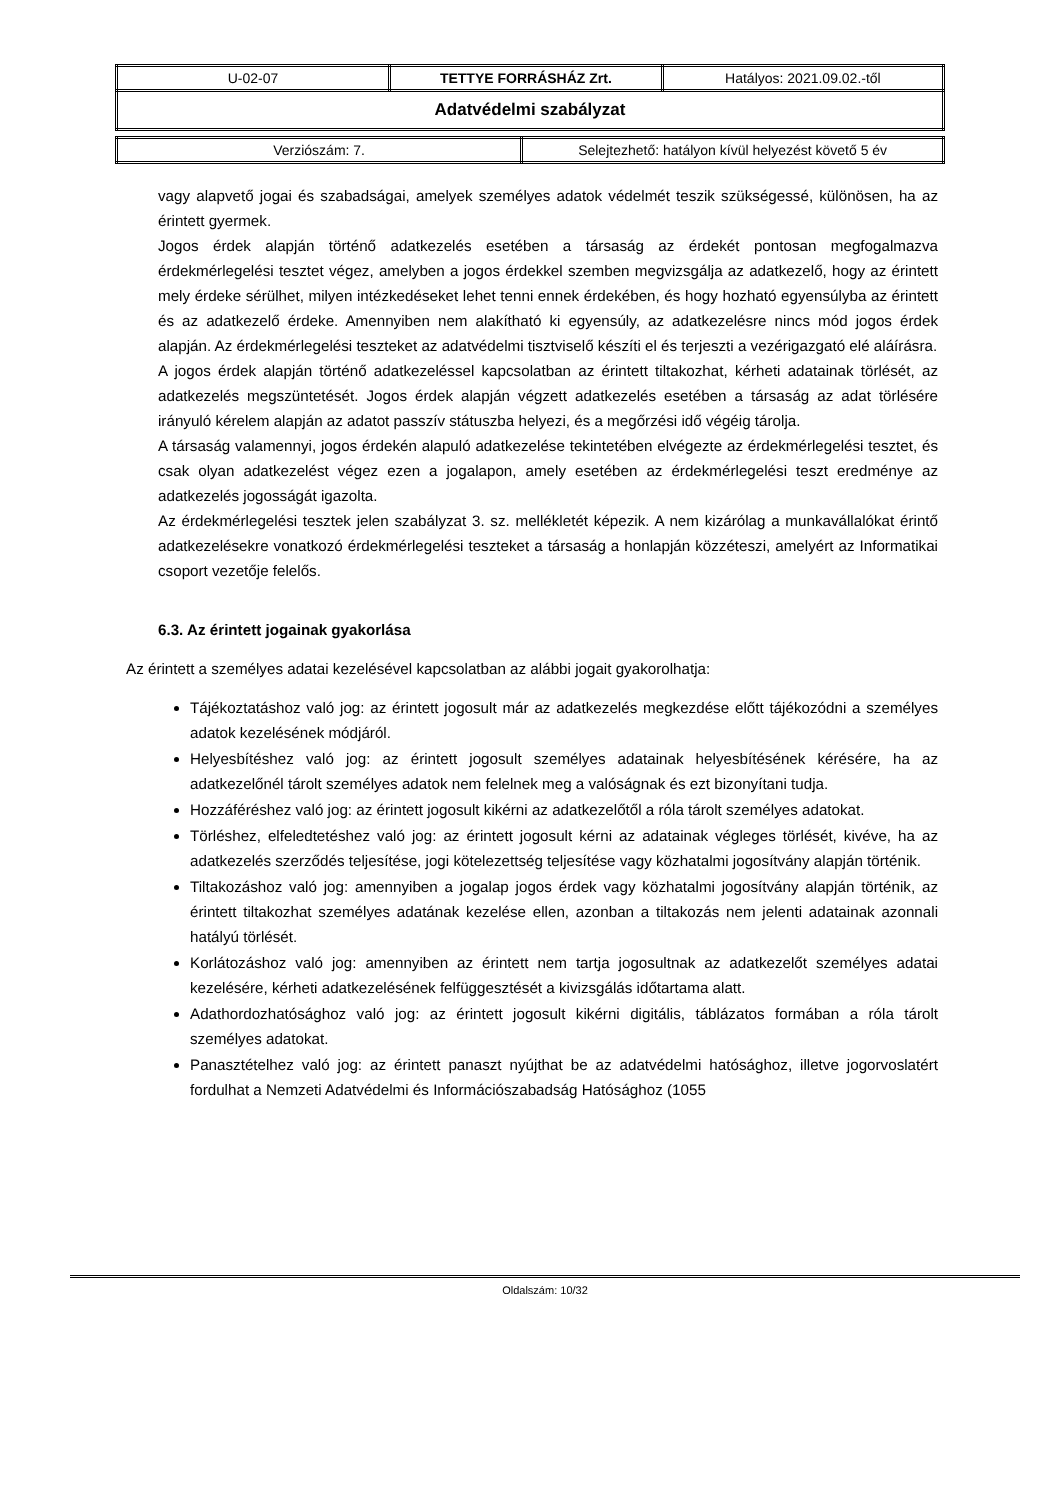| U-02-07 | TETTYE FORRÁSHÁZ Zrt. | Hatályos: 2021.09.02.-től |
| Adatvédelmi szabályzat | | |
| Verziószám: 7. | Selejtezhető: hatályon kívül helyezést követő 5 év |
vagy alapvető jogai és szabadságai, amelyek személyes adatok védelmét teszik szükségessé, különösen, ha az érintett gyermek.
Jogos érdek alapján történő adatkezelés esetében a társaság az érdekét pontosan megfogalmazva érdekmérlegelési tesztet végez, amelyben a jogos érdekkel szemben megvizsgálja az adatkezelő, hogy az érintett mely érdeke sérülhet, milyen intézkedéseket lehet tenni ennek érdekében, és hogy hozható egyensúlyba az érintett és az adatkezelő érdeke. Amennyiben nem alakítható ki egyensúly, az adatkezelésre nincs mód jogos érdek alapján. Az érdekmérlegelési teszteket az adatvédelmi tisztviselő készíti el és terjeszti a vezérigazgató elé aláírásra.
A jogos érdek alapján történő adatkezeléssel kapcsolatban az érintett tiltakozhat, kérheti adatainak törlését, az adatkezelés megszüntetését. Jogos érdek alapján végzett adatkezelés esetében a társaság az adat törlésére irányuló kérelem alapján az adatot passzív státuszba helyezi, és a megőrzési idő végéig tárolja.
A társaság valamennyi, jogos érdekén alapuló adatkezelése tekintetében elvégezte az érdekmérlegelési tesztet, és csak olyan adatkezelést végez ezen a jogalapon, amely esetében az érdekmérlegelési teszt eredménye az adatkezelés jogosságát igazolta.
Az érdekmérlegelési tesztek jelen szabályzat 3. sz. mellékletét képezik. A nem kizárólag a munkavállalókat érintő adatkezelésekre vonatkozó érdekmérlegelési teszteket a társaság a honlapján közzéteszi, amelyért az Informatikai csoport vezetője felelős.
6.3. Az érintett jogainak gyakorlása
Az érintett a személyes adatai kezelésével kapcsolatban az alábbi jogait gyakorolhatja:
Tájékoztatáshoz való jog: az érintett jogosult már az adatkezelés megkezdése előtt tájékozódni a személyes adatok kezelésének módjáról.
Helyesbítéshez való jog: az érintett jogosult személyes adatainak helyesbítésének kérésére, ha az adatkezelőnél tárolt személyes adatok nem felelnek meg a valóságnak és ezt bizonyítani tudja.
Hozzáféréshez való jog: az érintett jogosult kikérni az adatkezelőtől a róla tárolt személyes adatokat.
Törléshez, elfeledtetéshez való jog: az érintett jogosult kérni az adatainak végleges törlését, kivéve, ha az adatkezelés szerződés teljesítése, jogi kötelezettség teljesítése vagy közhatalmi jogosítvány alapján történik.
Tiltakozáshoz való jog: amennyiben a jogalap jogos érdek vagy közhatalmi jogosítvány alapján történik, az érintett tiltakozhat személyes adatának kezelése ellen, azonban a tiltakozás nem jelenti adatainak azonnali hatályú törlését.
Korlátozáshoz való jog: amennyiben az érintett nem tartja jogosultnak az adatkezelőt személyes adatai kezelésére, kérheti adatkezelésének felfüggesztését a kivizsgálás időtartama alatt.
Adathordozhatósághoz való jog: az érintett jogosult kikérni digitális, táblázatos formában a róla tárolt személyes adatokat.
Panasztételhez való jog: az érintett panaszt nyújthat be az adatvédelmi hatósághoz, illetve jogorvoslatért fordulhat a Nemzeti Adatvédelmi és Információszabadság Hatósághoz (1055
Oldalszám: 10/32